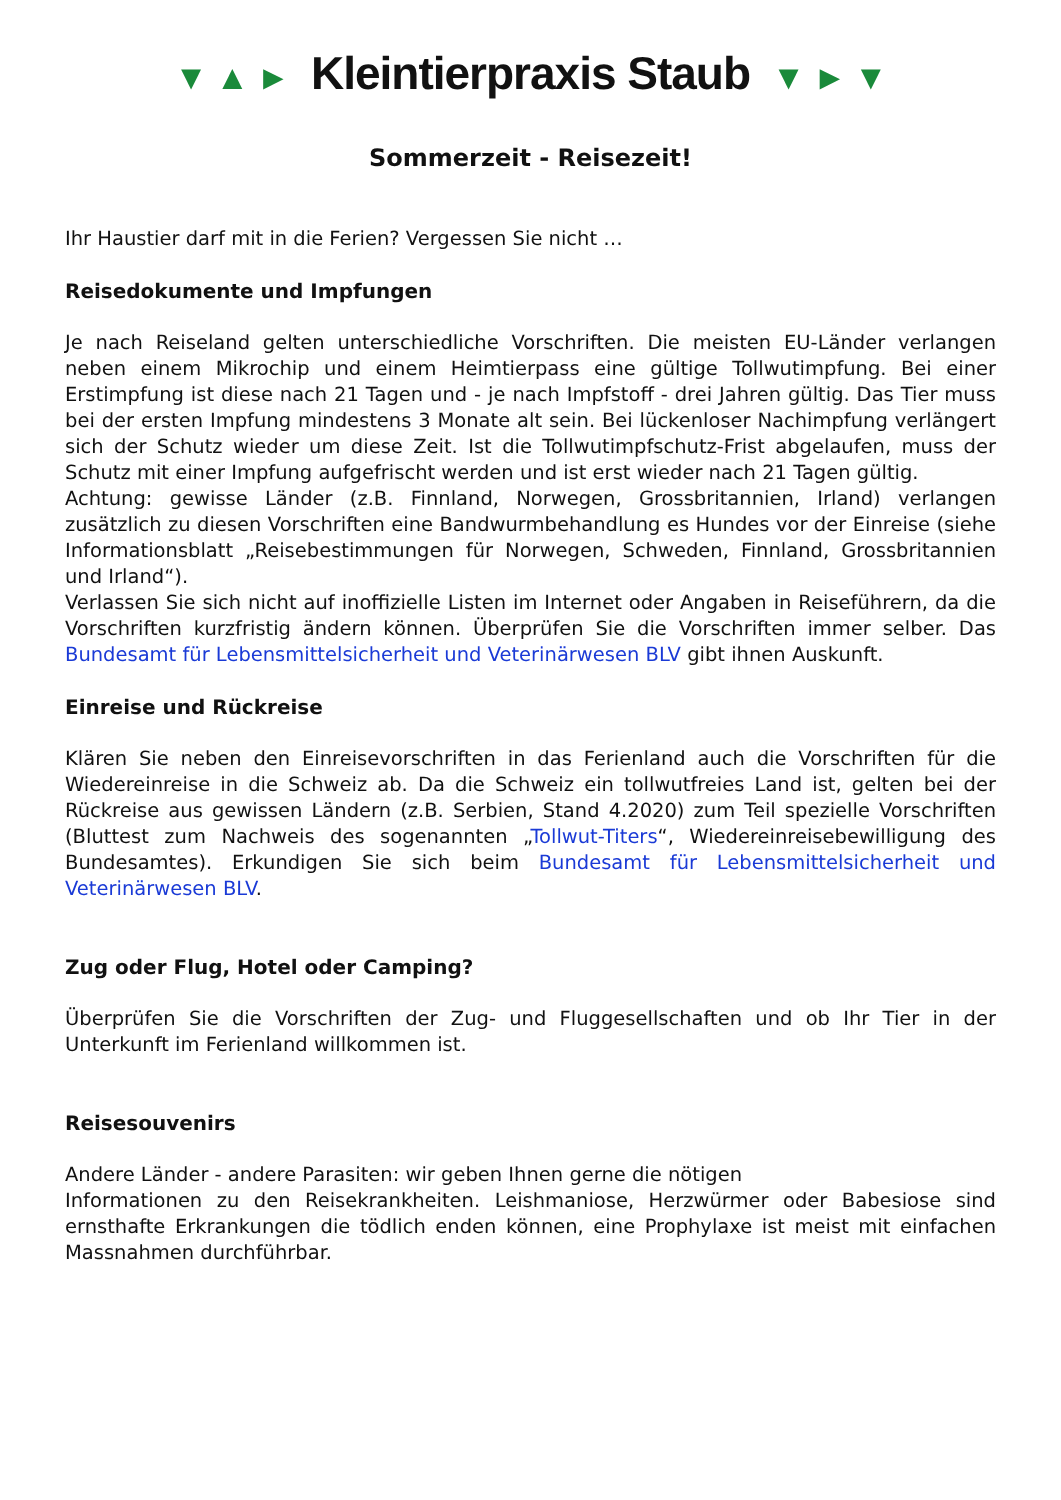▼ ▲ ► Kleintierpraxis Staub ▼ ► ▼
Sommerzeit - Reisezeit!
Ihr Haustier darf mit in die Ferien? Vergessen Sie nicht …
Reisedokumente und Impfungen
Je nach Reiseland gelten unterschiedliche Vorschriften. Die meisten EU-Länder verlangen neben einem Mikrochip und einem Heimtierpass eine gültige Tollwutimpfung. Bei einer Erstimpfung ist diese nach 21 Tagen und - je nach Impfstoff - drei Jahren gültig. Das Tier muss bei der ersten Impfung mindestens 3 Monate alt sein. Bei lückenloser Nachimpfung verlängert sich der Schutz wieder um diese Zeit. Ist die Tollwutimpfschutz-Frist abgelaufen, muss der Schutz mit einer Impfung aufgefrischt werden und ist erst wieder nach 21 Tagen gültig.
Achtung: gewisse Länder (z.B. Finnland, Norwegen, Grossbritannien, Irland) verlangen zusätzlich zu diesen Vorschriften eine Bandwurmbehandlung es Hundes vor der Einreise (siehe Informationsblatt „Reisebestimmungen für Norwegen, Schweden, Finnland, Grossbritannien und Irland“).
Verlassen Sie sich nicht auf inoffizielle Listen im Internet oder Angaben in Reiseführern, da die Vorschriften kurzfristig ändern können. Überprüfen Sie die Vorschriften immer selber. Das Bundesamt für Lebensmittelsicherheit und Veterinärwesen BLV gibt ihnen Auskunft.
Einreise und Rückreise
Klären Sie neben den Einreisevorschriften in das Ferienland auch die Vorschriften für die Wiedereinreise in die Schweiz ab. Da die Schweiz ein tollwutfreies Land ist, gelten bei der Rückreise aus gewissen Ländern (z.B. Serbien, Stand 4.2020) zum Teil spezielle Vorschriften (Bluttest zum Nachweis des sogenannten „Tollwut-Titers“, Wiedereinreisebewilligung des Bundesamtes). Erkundigen Sie sich beim Bundesamt für Lebensmittelsicherheit und Veterinärwesen BLV.
Zug oder Flug, Hotel oder Camping?
Überprüfen Sie die Vorschriften der Zug- und Fluggesellschaften und ob Ihr Tier in der Unterkunft im Ferienland willkommen ist.
Reisesouvenirs
Andere Länder - andere Parasiten: wir geben Ihnen gerne die nötigen
Informationen zu den Reisekrankheiten. Leishmaniose, Herzwürmer oder Babesiose sind ernsthafte Erkrankungen die tödlich enden können, eine Prophylaxe ist meist mit einfachen Massnahmen durchführbar.